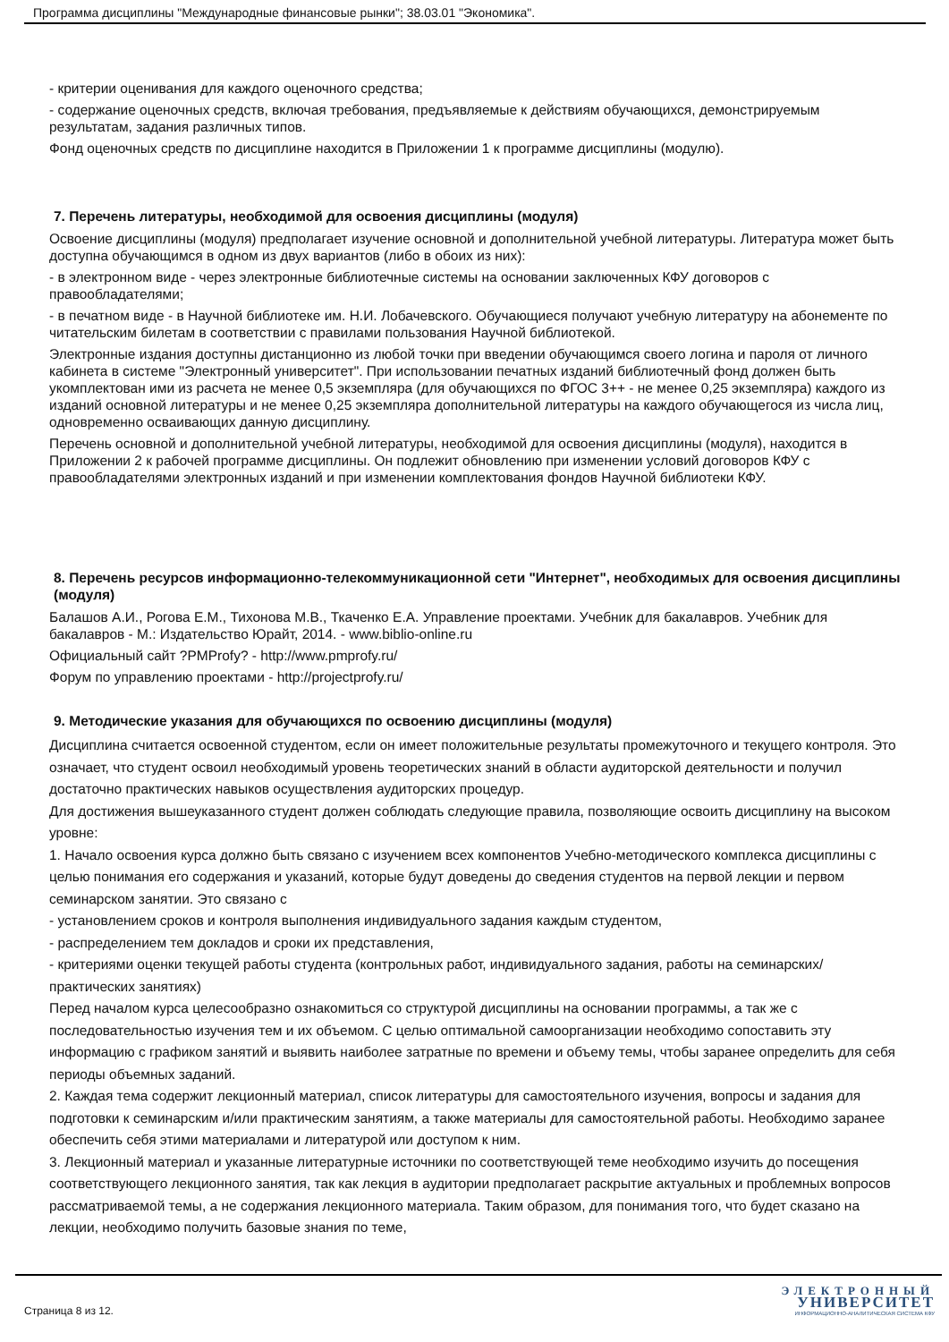Программа дисциплины "Международные финансовые рынки"; 38.03.01 "Экономика".
- критерии оценивания для каждого оценочного средства;
- содержание оценочных средств, включая требования, предъявляемые к действиям обучающихся, демонстрируемым результатам, задания различных типов.
Фонд оценочных средств по дисциплине находится в Приложении 1 к программе дисциплины (модулю).
7. Перечень литературы, необходимой для освоения дисциплины (модуля)
Освоение дисциплины (модуля) предполагает изучение основной и дополнительной учебной литературы. Литература может быть доступна обучающимся в одном из двух вариантов (либо в обоих из них):
- в электронном виде - через электронные библиотечные системы на основании заключенных КФУ договоров с правообладателями;
- в печатном виде - в Научной библиотеке им. Н.И. Лобачевского. Обучающиеся получают учебную литературу на абонементе по читательским билетам в соответствии с правилами пользования Научной библиотекой.
Электронные издания доступны дистанционно из любой точки при введении обучающимся своего логина и пароля от личного кабинета в системе "Электронный университет". При использовании печатных изданий библиотечный фонд должен быть укомплектован ими из расчета не менее 0,5 экземпляра (для обучающихся по ФГОС 3++ - не менее 0,25 экземпляра) каждого из изданий основной литературы и не менее 0,25 экземпляра дополнительной литературы на каждого обучающегося из числа лиц, одновременно осваивающих данную дисциплину.
Перечень основной и дополнительной учебной литературы, необходимой для освоения дисциплины (модуля), находится в Приложении 2 к рабочей программе дисциплины. Он подлежит обновлению при изменении условий договоров КФУ с правообладателями электронных изданий и при изменении комплектования фондов Научной библиотеки КФУ.
8. Перечень ресурсов информационно-телекоммуникационной сети "Интернет", необходимых для освоения дисциплины (модуля)
Балашов А.И., Рогова Е.М., Тихонова М.В., Ткаченко Е.А. Управление проектами. Учебник для бакалавров. Учебник для бакалавров - М.: Издательство Юрайт, 2014. - www.biblio-online.ru
Официальный сайт ?PMProfy? - http://www.pmprofy.ru/
Форум по управлению проектами - http://projectprofy.ru/
9. Методические указания для обучающихся по освоению дисциплины (модуля)
Дисциплина считается освоенной студентом, если он имеет положительные результаты промежуточного и текущего контроля. Это означает, что студент освоил необходимый уровень теоретических знаний в области аудиторской деятельности и получил достаточно практических навыков осуществления аудиторских процедур.
Для достижения вышеуказанного студент должен соблюдать следующие правила, позволяющие освоить дисциплину на высоком уровне:
1. Начало освоения курса должно быть связано с изучением всех компонентов Учебно-методического комплекса дисциплины с целью понимания его содержания и указаний, которые будут доведены до сведения студентов на первой лекции и первом семинарском занятии. Это связано с
- установлением сроков и контроля выполнения индивидуального задания каждым студентом,
- распределением тем докладов и сроки их представления,
- критериями оценки текущей работы студента (контрольных работ, индивидуального задания, работы на семинарских/практических занятиях)
Перед началом курса целесообразно ознакомиться со структурой дисциплины на основании программы, а так же с последовательностью изучения тем и их объемом. С целью оптимальной самоорганизации необходимо сопоставить эту информацию с графиком занятий и выявить наиболее затратные по времени и объему темы, чтобы заранее определить для себя периоды объемных заданий.
2. Каждая тема содержит лекционный материал, список литературы для самостоятельного изучения, вопросы и задания для подготовки к семинарским и/или практическим занятиям, а также материалы для самостоятельной работы. Необходимо заранее обеспечить себя этими материалами и литературой или доступом к ним.
3. Лекционный материал и указанные литературные источники по соответствующей теме необходимо изучить до посещения соответствующего лекционного занятия, так как лекция в аудитории предполагает раскрытие актуальных и проблемных вопросов рассматриваемой темы, а не содержания лекционного материала. Таким образом, для понимания того, что будет сказано на лекции, необходимо получить базовые знания по теме,
Страница 8 из 12.
ЭЛЕКТРОННЫЙ
УНИВЕРСИТЕТ
ИНФОРМАЦИОННО-АНАЛИТИЧЕСКАЯ СИСТЕМА КФУ